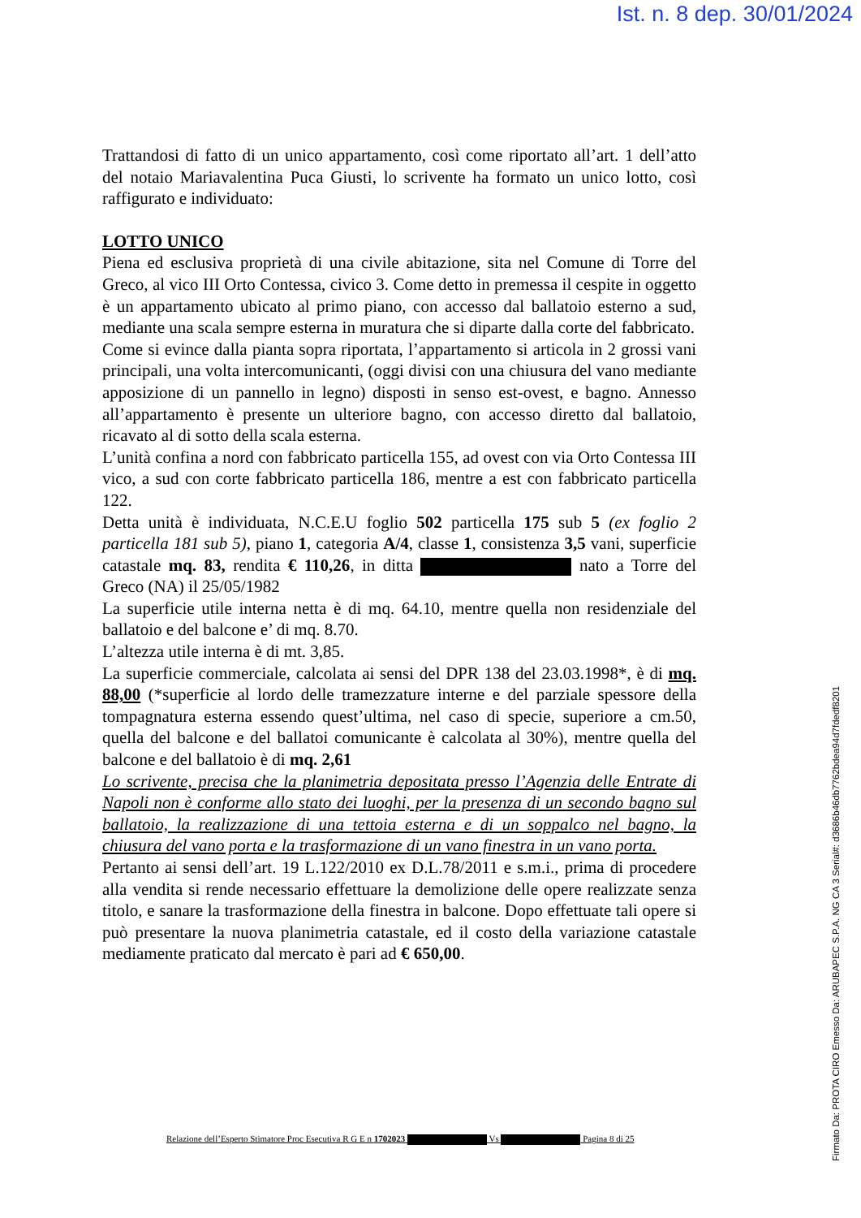Ist. n. 8 dep. 30/01/2024
Trattandosi di fatto di un unico appartamento, così come riportato all’art. 1 dell’atto del notaio Mariavalentina Puca Giusti, lo scrivente ha formato un unico lotto, così raffigurato e individuato:
LOTTO UNICO
Piena ed esclusiva proprietà di una civile abitazione, sita nel Comune di Torre del Greco, al vico III Orto Contessa, civico 3. Come detto in premessa il cespite in oggetto è un appartamento ubicato al primo piano, con accesso dal ballatoio esterno a sud, mediante una scala sempre esterna in muratura che si diparte dalla corte del fabbricato.
Come si evince dalla pianta sopra riportata, l’appartamento si articola in 2 grossi vani principali, una volta intercomunicanti, (oggi divisi con una chiusura del vano mediante apposizione di un pannello in legno) disposti in senso est-ovest, e bagno. Annesso all’appartamento è presente un ulteriore bagno, con accesso diretto dal ballatoio, ricavato al di sotto della scala esterna.
L’unità confina a nord con fabbricato particella 155, ad ovest con via Orto Contessa III vico, a sud con corte fabbricato particella 186, mentre a est con fabbricato particella 122.
Detta unità è individuata, N.C.E.U foglio 502 particella 175 sub 5 (ex foglio 2 particella 181 sub 5), piano 1, categoria A/4, classe 1, consistenza 3,5 vani, superficie catastale mq. 83, rendita € 110,26, in ditta nato a Torre del Greco (NA) il 25/05/1982
La superficie utile interna netta è di mq. 64.10, mentre quella non residenziale del ballatoio e del balcone e’ di mq. 8.70.
L’altezza utile interna è di mt. 3,85.
La superficie commerciale, calcolata ai sensi del DPR 138 del 23.03.1998*, è di mq. 88,00 (*superficie al lordo delle tramezzature interne e del parziale spessore della tompagnatura esterna essendo quest’ultima, nel caso di specie, superiore a cm.50, quella del balcone e del ballatoi comunicante è calcolata al 30%), mentre quella del balcone e del ballatoio è di mq. 2,61
Lo scrivente, precisa che la planimetria depositata presso l’Agenzia delle Entrate di Napoli non è conforme allo stato dei luoghi, per la presenza di un secondo bagno sul ballatoio, la realizzazione di una tettoia esterna e di un soppalco nel bagno, la chiusura del vano porta e la trasformazione di un vano finestra in un vano porta.
Pertanto ai sensi dell’art. 19 L.122/2010 ex D.L.78/2011 e s.m.i., prima di procedere alla vendita si rende necessario effettuare la demolizione delle opere realizzate senza titolo, e sanare la trasformazione della finestra in balcone. Dopo effettuate tali opere si può presentare la nuova planimetria catastale, ed il costo della variazione catastale mediamente praticato dal mercato è pari ad € 650,00.
Relazione dell’Esperto Stimatore Proc Esecutiva R G E n 1702023 Vs Pagina 8 di 25
Firmato Da: PROTA CIRO Emesso Da: ARUBAPEC S.P.A. NG CA 3 Serial#: d3686b46db7762bdea94d7fdedf8201